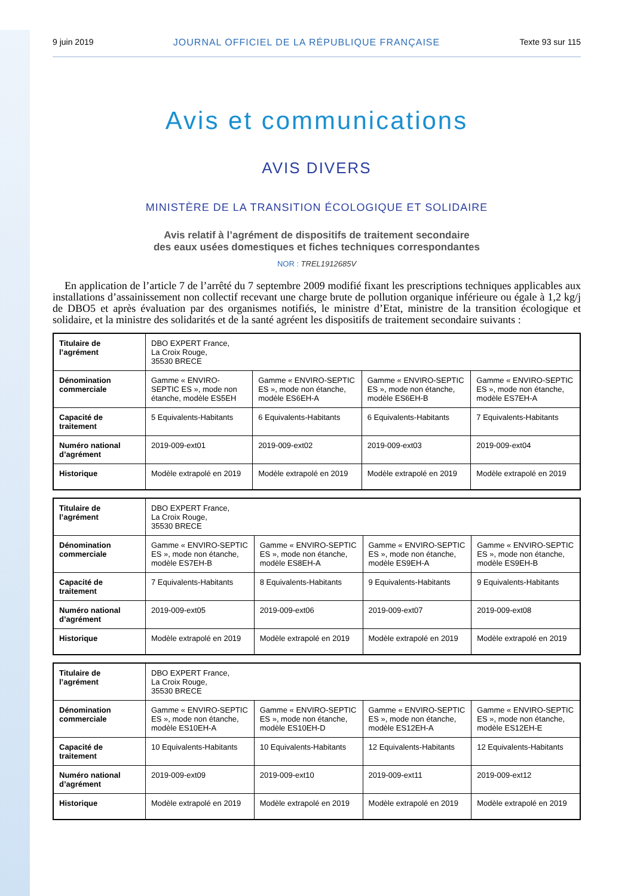9 juin 2019 JOURNAL OFFICIEL DE LA RÉPUBLIQUE FRANÇAISE Texte 93 sur 115
Avis et communications
AVIS DIVERS
MINISTÈRE DE LA TRANSITION ÉCOLOGIQUE ET SOLIDAIRE
Avis relatif à l’agrément de dispositifs de traitement secondaire
des eaux usées domestiques et fiches techniques correspondantes
NOR : TREL1912685V
En application de l’article 7 de l’arrêté du 7 septembre 2009 modifié fixant les prescriptions techniques applicables aux installations d’assainissement non collectif recevant une charge brute de pollution organique inférieure ou égale à 1,2 kg/j de DBO5 et après évaluation par des organismes notifiés, le ministre d’Etat, ministre de la transition écologique et solidaire, et la ministre des solidarités et de la santé agréent les dispositifs de traitement secondaire suivants :
| Titulaire de l’agrément | DBO EXPERT France, La Croix Rouge, 35530 BRECE | | | |
| Dénomination commerciale | Gamme « ENVIRO-SEPTIC ES », mode non étanche, modèle ES5EH | Gamme « ENVIRO-SEPTIC ES », mode non étanche, modèle ES6EH-A | Gamme « ENVIRO-SEPTIC ES », mode non étanche, modèle ES6EH-B | Gamme « ENVIRO-SEPTIC ES », mode non étanche, modèle ES7EH-A |
| Capacité de traitement | 5 Equivalents-Habitants | 6 Equivalents-Habitants | 6 Equivalents-Habitants | 7 Equivalents-Habitants |
| Numéro national d’agrément | 2019-009-ext01 | 2019-009-ext02 | 2019-009-ext03 | 2019-009-ext04 |
| Historique | Modèle extrapolé en 2019 | Modèle extrapolé en 2019 | Modèle extrapolé en 2019 | Modèle extrapolé en 2019 |
| Titulaire de l’agrément | DBO EXPERT France, La Croix Rouge, 35530 BRECE | | | |
| Dénomination commerciale | Gamme « ENVIRO-SEPTIC ES », mode non étanche, modèle ES7EH-B | Gamme « ENVIRO-SEPTIC ES », mode non étanche, modèle ES8EH-A | Gamme « ENVIRO-SEPTIC ES », mode non étanche, modèle ES9EH-A | Gamme « ENVIRO-SEPTIC ES », mode non étanche, modèle ES9EH-B |
| Capacité de traitement | 7 Equivalents-Habitants | 8 Equivalents-Habitants | 9 Equivalents-Habitants | 9 Equivalents-Habitants |
| Numéro national d’agrément | 2019-009-ext05 | 2019-009-ext06 | 2019-009-ext07 | 2019-009-ext08 |
| Historique | Modèle extrapolé en 2019 | Modèle extrapolé en 2019 | Modèle extrapolé en 2019 | Modèle extrapolé en 2019 |
| Titulaire de l’agrément | DBO EXPERT France, La Croix Rouge, 35530 BRECE | | | |
| Dénomination commerciale | Gamme « ENVIRO-SEPTIC ES », mode non étanche, modèle ES10EH-A | Gamme « ENVIRO-SEPTIC ES », mode non étanche, modèle ES10EH-D | Gamme « ENVIRO-SEPTIC ES », mode non étanche, modèle ES12EH-A | Gamme « ENVIRO-SEPTIC ES », mode non étanche, modèle ES12EH-E |
| Capacité de traitement | 10 Equivalents-Habitants | 10 Equivalents-Habitants | 12 Equivalents-Habitants | 12 Equivalents-Habitants |
| Numéro national d’agrément | 2019-009-ext09 | 2019-009-ext10 | 2019-009-ext11 | 2019-009-ext12 |
| Historique | Modèle extrapolé en 2019 | Modèle extrapolé en 2019 | Modèle extrapolé en 2019 | Modèle extrapolé en 2019 |